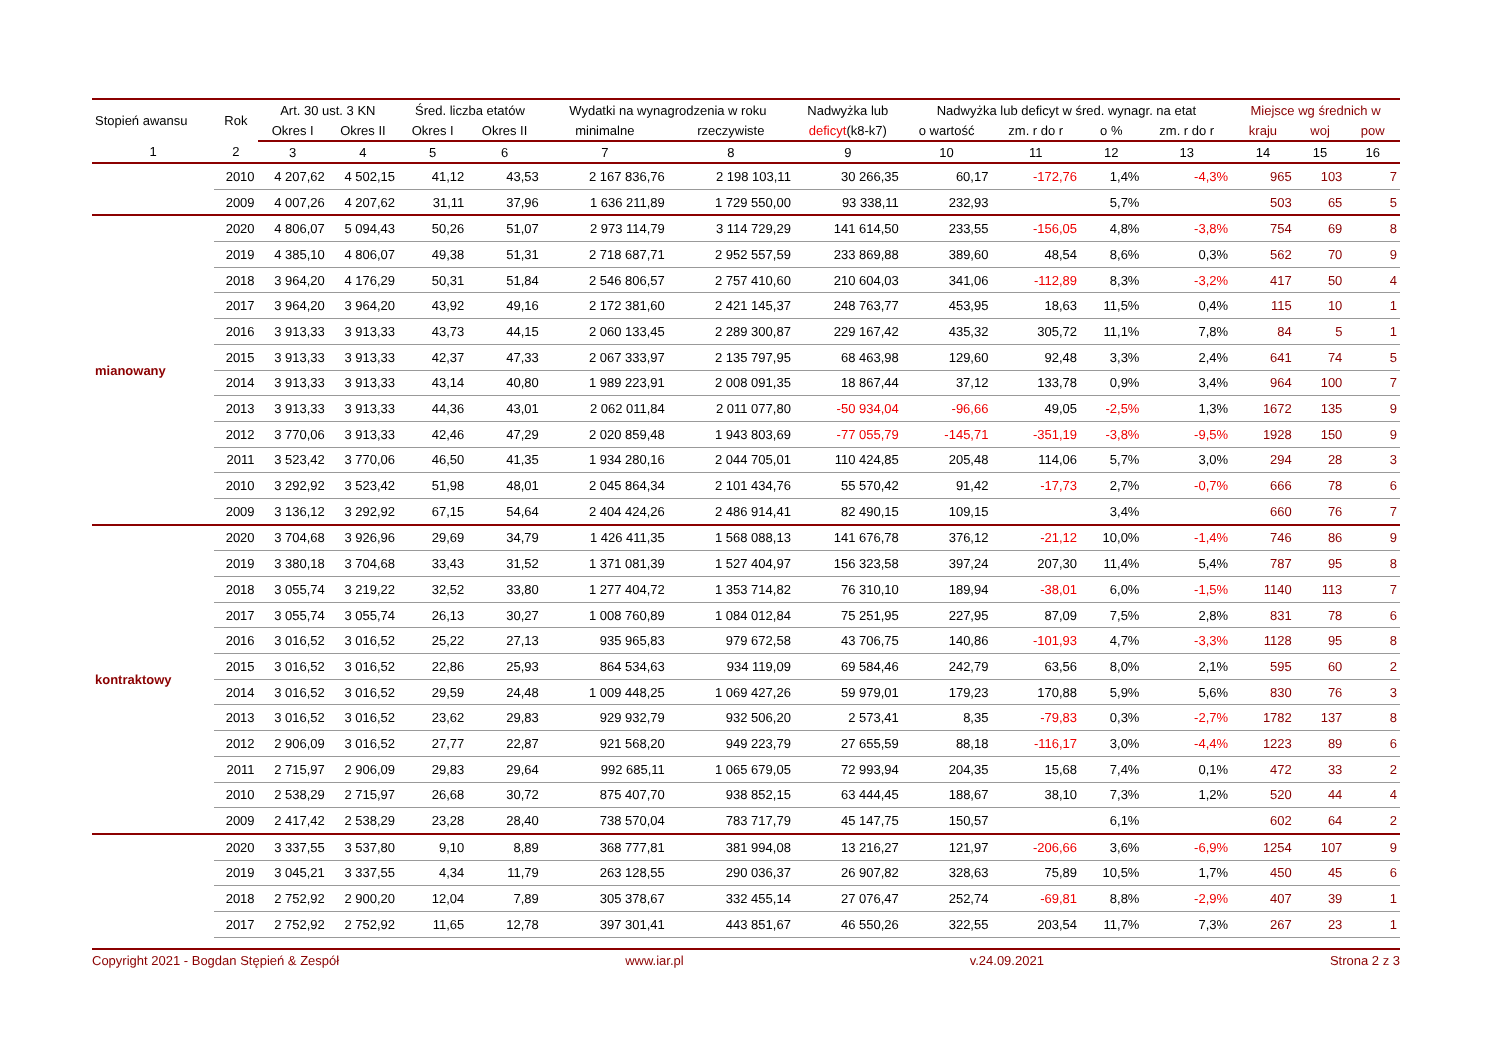| Stopień awansu | Rok | Art. 30 ust. 3 KN | | Śred. liczba etatów | | Wydatki na wynagrodzenia w roku | | Nadwyżka lub | Nadwyżka lub deficyt w śred. wynagr. na etat | | | | Miejsce wg średnich w | | |
| --- | --- | --- | --- | --- | --- | --- | --- | --- | --- | --- | --- | --- | --- | --- | --- |
| | | Okres I | Okres II | Okres I | Okres II | minimalne | rzeczywiste | deficyt (k8-k7) | o wartość | zm. r do r | o % | zm. r do r | kraju | woj | pow |
| 1 | 2 | 3 | 4 | 5 | 6 | 7 | 8 | 9 | 10 | 11 | 12 | 13 | 14 | 15 | 16 |
| | 2010 | 4 207,62 | 4 502,15 | 41,12 | 43,53 | 2 167 836,76 | 2 198 103,11 | 30 266,35 | 60,17 | -172,76 | 1,4% | -4,3% | 965 | 103 | 7 |
| | 2009 | 4 007,26 | 4 207,62 | 31,11 | 37,96 | 1 636 211,89 | 1 729 550,00 | 93 338,11 | 232,93 | | 5,7% | | 503 | 65 | 5 |
| mianowany | 2020 | 4 806,07 | 5 094,43 | 50,26 | 51,07 | 2 973 114,79 | 3 114 729,29 | 141 614,50 | 233,55 | -156,05 | 4,8% | -3,8% | 754 | 69 | 8 |
| | 2019 | 4 385,10 | 4 806,07 | 49,38 | 51,31 | 2 718 687,71 | 2 952 557,59 | 233 869,88 | 389,60 | 48,54 | 8,6% | 0,3% | 562 | 70 | 9 |
| | 2018 | 3 964,20 | 4 176,29 | 50,31 | 51,84 | 2 546 806,57 | 2 757 410,60 | 210 604,03 | 341,06 | -112,89 | 8,3% | -3,2% | 417 | 50 | 4 |
| | 2017 | 3 964,20 | 3 964,20 | 43,92 | 49,16 | 2 172 381,60 | 2 421 145,37 | 248 763,77 | 453,95 | 18,63 | 11,5% | 0,4% | 115 | 10 | 1 |
| | 2016 | 3 913,33 | 3 913,33 | 43,73 | 44,15 | 2 060 133,45 | 2 289 300,87 | 229 167,42 | 435,32 | 305,72 | 11,1% | 7,8% | 84 | 5 | 1 |
| | 2015 | 3 913,33 | 3 913,33 | 42,37 | 47,33 | 2 067 333,97 | 2 135 797,95 | 68 463,98 | 129,60 | 92,48 | 3,3% | 2,4% | 641 | 74 | 5 |
| | 2014 | 3 913,33 | 3 913,33 | 43,14 | 40,80 | 1 989 223,91 | 2 008 091,35 | 18 867,44 | 37,12 | 133,78 | 0,9% | 3,4% | 964 | 100 | 7 |
| | 2013 | 3 913,33 | 3 913,33 | 44,36 | 43,01 | 2 062 011,84 | 2 011 077,80 | -50 934,04 | -96,66 | 49,05 | -2,5% | 1,3% | 1672 | 135 | 9 |
| | 2012 | 3 770,06 | 3 913,33 | 42,46 | 47,29 | 2 020 859,48 | 1 943 803,69 | -77 055,79 | -145,71 | -351,19 | -3,8% | -9,5% | 1928 | 150 | 9 |
| | 2011 | 3 523,42 | 3 770,06 | 46,50 | 41,35 | 1 934 280,16 | 2 044 705,01 | 110 424,85 | 205,48 | 114,06 | 5,7% | 3,0% | 294 | 28 | 3 |
| | 2010 | 3 292,92 | 3 523,42 | 51,98 | 48,01 | 2 045 864,34 | 2 101 434,76 | 55 570,42 | 91,42 | -17,73 | 2,7% | -0,7% | 666 | 78 | 6 |
| | 2009 | 3 136,12 | 3 292,92 | 67,15 | 54,64 | 2 404 424,26 | 2 486 914,41 | 82 490,15 | 109,15 | | 3,4% | | 660 | 76 | 7 |
| kontraktowy | 2020 | 3 704,68 | 3 926,96 | 29,69 | 34,79 | 1 426 411,35 | 1 568 088,13 | 141 676,78 | 376,12 | -21,12 | 10,0% | -1,4% | 746 | 86 | 9 |
| | 2019 | 3 380,18 | 3 704,68 | 33,43 | 31,52 | 1 371 081,39 | 1 527 404,97 | 156 323,58 | 397,24 | 207,30 | 11,4% | 5,4% | 787 | 95 | 8 |
| | 2018 | 3 055,74 | 3 219,22 | 32,52 | 33,80 | 1 277 404,72 | 1 353 714,82 | 76 310,10 | 189,94 | -38,01 | 6,0% | -1,5% | 1140 | 113 | 7 |
| | 2017 | 3 055,74 | 3 055,74 | 26,13 | 30,27 | 1 008 760,89 | 1 084 012,84 | 75 251,95 | 227,95 | 87,09 | 7,5% | 2,8% | 831 | 78 | 6 |
| | 2016 | 3 016,52 | 3 016,52 | 25,22 | 27,13 | 935 965,83 | 979 672,58 | 43 706,75 | 140,86 | -101,93 | 4,7% | -3,3% | 1128 | 95 | 8 |
| | 2015 | 3 016,52 | 3 016,52 | 22,86 | 25,93 | 864 534,63 | 934 119,09 | 69 584,46 | 242,79 | 63,56 | 8,0% | 2,1% | 595 | 60 | 2 |
| | 2014 | 3 016,52 | 3 016,52 | 29,59 | 24,48 | 1 009 448,25 | 1 069 427,26 | 59 979,01 | 179,23 | 170,88 | 5,9% | 5,6% | 830 | 76 | 3 |
| | 2013 | 3 016,52 | 3 016,52 | 23,62 | 29,83 | 929 932,79 | 932 506,20 | 2 573,41 | 8,35 | -79,83 | 0,3% | -2,7% | 1782 | 137 | 8 |
| | 2012 | 2 906,09 | 3 016,52 | 27,77 | 22,87 | 921 568,20 | 949 223,79 | 27 655,59 | 88,18 | -116,17 | 3,0% | -4,4% | 1223 | 89 | 6 |
| | 2011 | 2 715,97 | 2 906,09 | 29,83 | 29,64 | 992 685,11 | 1 065 679,05 | 72 993,94 | 204,35 | 15,68 | 7,4% | 0,1% | 472 | 33 | 2 |
| | 2010 | 2 538,29 | 2 715,97 | 26,68 | 30,72 | 875 407,70 | 938 852,15 | 63 444,45 | 188,67 | 38,10 | 7,3% | 1,2% | 520 | 44 | 4 |
| | 2009 | 2 417,42 | 2 538,29 | 23,28 | 28,40 | 738 570,04 | 783 717,79 | 45 147,75 | 150,57 | | 6,1% | | 602 | 64 | 2 |
| | 2020 | 3 337,55 | 3 537,80 | 9,10 | 8,89 | 368 777,81 | 381 994,08 | 13 216,27 | 121,97 | -206,66 | 3,6% | -6,9% | 1254 | 107 | 9 |
| | 2019 | 3 045,21 | 3 337,55 | 4,34 | 11,79 | 263 128,55 | 290 036,37 | 26 907,82 | 328,63 | 75,89 | 10,5% | 1,7% | 450 | 45 | 6 |
| | 2018 | 2 752,92 | 2 900,20 | 12,04 | 7,89 | 305 378,67 | 332 455,14 | 27 076,47 | 252,74 | -69,81 | 8,8% | -2,9% | 407 | 39 | 1 |
| | 2017 | 2 752,92 | 2 752,92 | 11,65 | 12,78 | 397 301,41 | 443 851,67 | 46 550,26 | 322,55 | 203,54 | 11,7% | 7,3% | 267 | 23 | 1 |
Copyright 2021 - Bogdan Stępień & Zespół www.iar.pl v.24.09.2021 Strona 2 z 3